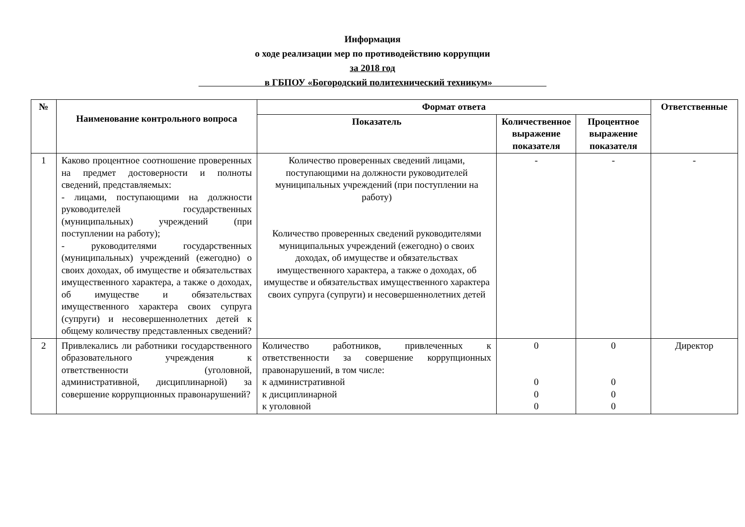Информация
о ходе реализации мер по противодействию коррупции
за 2018 год
в ГБПОУ «Богородский политехнический техникум»
| № | Наименование контрольного вопроса | Формат ответа | | | Ответственные |
| --- | --- | --- | --- | --- | --- |
| | | Показатель | Количественное выражение показателя | Процентное выражение показателя | |
| 1 | Каково процентное соотношение проверенных на предмет достоверности и полноты сведений, представляемых: - лицами, поступающими на должности руководителей государственных (муниципальных) учреждений (при поступлении на работу); - руководителями государственных (муниципальных) учреждений (ежегодно) о своих доходах, об имуществе и обязательствах имущественного характера, а также о доходах, об имуществе и обязательствах имущественного характера своих супруга (супруги) и несовершеннолетних детей к общему количеству представленных сведений? | Количество проверенных сведений лицами, поступающими на должности руководителей муниципальных учреждений (при поступлении на работу) Количество проверенных сведений руководителями муниципальных учреждений (ежегодно) о своих доходах, об имуществе и обязательствах имущественного характера, а также о доходах, об имуществе и обязательствах имущественного характера своих супруга (супруги) и несовершеннолетних детей | - | - | - |
| 2 | Привлекались ли работники государственного образовательного учреждения к ответственности (уголовной, административной, дисциплинарной) за совершение коррупционных правонарушений? | Количество работников, привлеченных к ответственности за совершение коррупционных правонарушений, в том числе: к административной к дисциплинарной к уголовной | 0 0 0 0 | 0 0 0 0 | Директор |